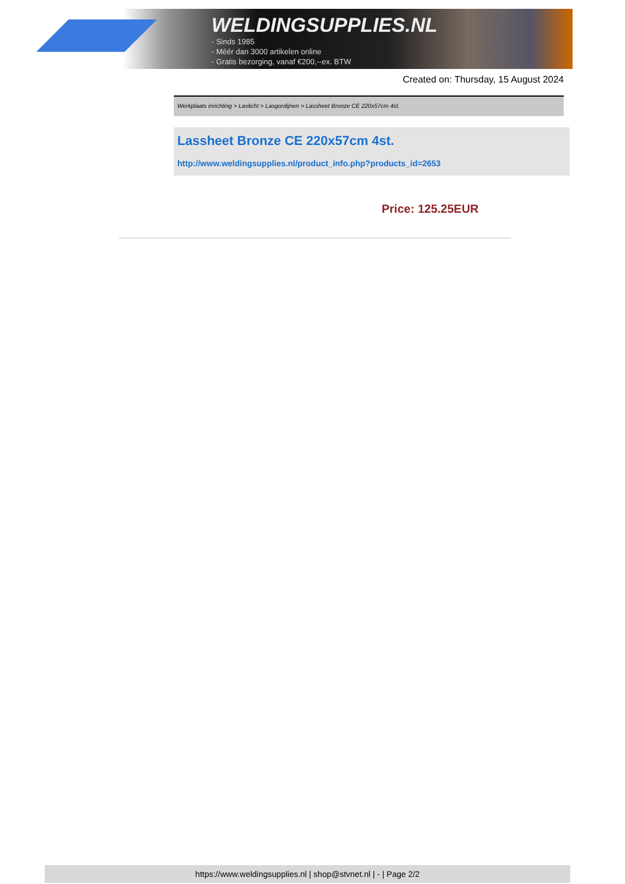WELDINGSUPPLIES.NL
- Sinds 1985
- Méér dan 3000 artikelen online
- Gratis bezorging, vanaf €200,--ex. BTW
Created on: Thursday, 15 August 2024
Werkplaats inrichting > Laslicht > Lasgordijnen > Lassheet Bronze CE 220x57cm 4st.
Lassheet Bronze CE 220x57cm 4st.
http://www.weldingsupplies.nl/product_info.php?products_id=2653
Price: 125.25EUR
https://www.weldingsupplies.nl | shop@stvnet.nl | - | Page 2/2